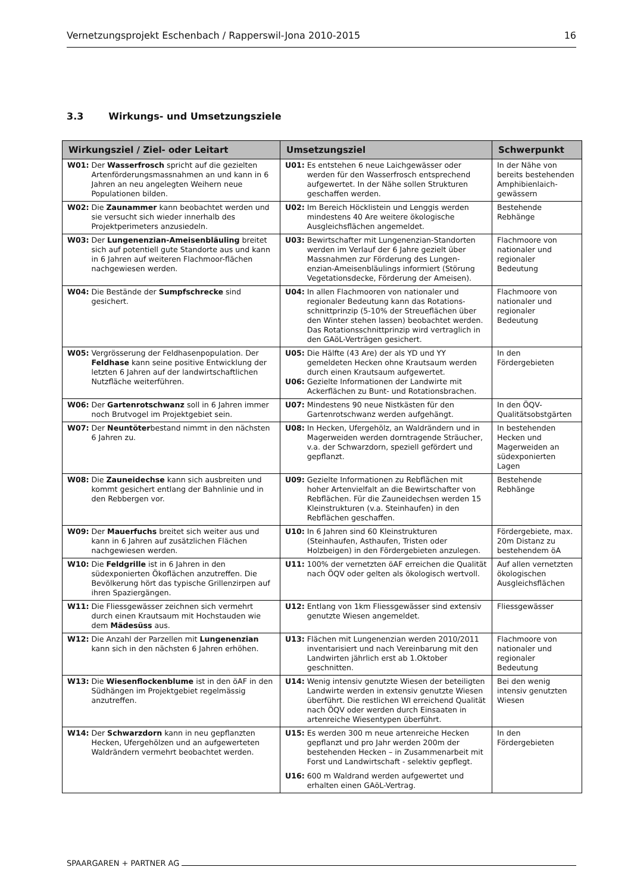Vernetzungsprojekt Eschenbach / Rapperswil-Jona 2010-2015 16
3.3 Wirkungs- und Umsetzungsziele
| Wirkungsziel / Ziel- oder Leitart | Umsetzungsziel | Schwerpunkt |
| --- | --- | --- |
| W01: Der Wasserfrosch spricht auf die gezielten Artenförderungsmassnahmen an und kann in 6 Jahren an neu angelegten Weihern neue Populationen bilden. | U01: Es entstehen 6 neue Laichgewässer oder werden für den Wasserfrosch entsprechend aufgewertet. In der Nähe sollen Strukturen geschaffen werden. | In der Nähe von bereits bestehenden Amphibienlaich-gewässern |
| W02: Die Zaunammer kann beobachtet werden und sie versucht sich wieder innerhalb des Projektperimeters anzusiedeln. | U02: Im Bereich Höcklistein und Lenggis werden mindestens 40 Are weitere ökologische Ausgleichsflächen angemeldet. | Bestehende Rebhänge |
| W03: Der Lungenenzian-Ameisenbläuling breitet sich auf potentiell gute Standorte aus und kann in 6 Jahren auf weiteren Flachmoor-flächen nachgewiesen werden. | U03: Bewirtschafter mit Lungenenzian-Standorten werden im Verlauf der 6 Jahre gezielt über Massnahmen zur Förderung des Lungen-enzian-Ameisenbläulings informiert (Störung Vegetationsdecke, Förderung der Ameisen). | Flachmoore von nationaler und regionaler Bedeutung |
| W04: Die Bestände der Sumpfschrecke sind gesichert. | U04: In allen Flachmooren von nationaler und regionaler Bedeutung kann das Rotations-schnittprinzip (5-10% der Streueflächen über den Winter stehen lassen) beobachtet werden. Das Rotationsschnittprinzip wird vertraglich in den GAöL-Verträgen gesichert. | Flachmoore von nationaler und regionaler Bedeutung |
| W05: Vergrösserung der Feldhasenpopulation. Der Feldhase kann seine positive Entwicklung der letzten 6 Jahren auf der landwirtschaftlichen Nutzfläche weiterführen. | U05: Die Hälfte (43 Are) der als YD und YY gemeldeten Hecken ohne Krautsaum werden durch einen Krautsaum aufgewertet. U06: Gezielte Informationen der Landwirte mit Ackerflächen zu Bunt- und Rotationsbrachen. | In den Fördergebieten |
| W06: Der Gartenrotschwanz soll in 6 Jahren immer noch Brutvogel im Projektgebiet sein. | U07: Mindestens 90 neue Nistkästen für den Gartenrotschwanz werden aufgehängt. | In den ÖQV-Qualitätsobstgärten |
| W07: Der Neuntöter bestand nimmt in den nächsten 6 Jahren zu. | U08: In Hecken, Ufergehölz, an Waldrändern und in Magerweiden werden dorntragende Sträucher, v.a. der Schwarzdorn, speziell gefördert und gepflanzt. | In bestehenden Hecken und Magerweiden an südexponierten Lagen |
| W08: Die Zauneidechse kann sich ausbreiten und kommt gesichert entlang der Bahnlinie und in den Rebbergen vor. | U09: Gezielte Informationen zu Rebflächen mit hoher Artenvielfalt an die Bewirtschafter von Rebflächen. Für die Zauneidechsen werden 15 Kleinstrukturen (v.a. Steinhaufen) in den Rebflächen geschaffen. | Bestehende Rebhänge |
| W09: Der Mauerfuchs breitet sich weiter aus und kann in 6 Jahren auf zusätzlichen Flächen nachgewiesen werden. | U10: In 6 Jahren sind 60 Kleinstrukturen (Steinhaufen, Asthaufen, Tristen oder Holzbeigen) in den Fördergebieten anzulegen. | Fördergebiete, max. 20m Distanz zu bestehendem öA |
| W10: Die Feldgrille ist in 6 Jahren in den südexponierten Ökoflächen anzutreffen. Die Bevölkerung hört das typische Grillenzirpen auf ihren Spaziergängen. | U11: 100% der vernetzten öAF erreichen die Qualität nach ÖQV oder gelten als ökologisch wertvoll. | Auf allen vernetzten ökologischen Ausgleichsflächen |
| W11: Die Fliessgewässer zeichnen sich vermehrt durch einen Krautsaum mit Hochstauden wie dem Mädesüss aus. | U12: Entlang von 1km Fliessgewässer sind extensiv genutzte Wiesen angemeldet. | Fliessgewässer |
| W12: Die Anzahl der Parzellen mit Lungenenzian kann sich in den nächsten 6 Jahren erhöhen. | U13: Flächen mit Lungenenzian werden 2010/2011 inventarisiert und nach Vereinbarung mit den Landwirten jährlich erst ab 1.Oktober geschnitten. | Flachmoore von nationaler und regionaler Bedeutung |
| W13: Die Wiesenflockenblume ist in den öAF in den Südhängen im Projektgebiet regelmässig anzutreffen. | U14: Wenig intensiv genutzte Wiesen der beteiligten Landwirte werden in extensiv genutzte Wiesen überführt. Die restlichen WI erreichend Qualität nach ÖQV oder werden durch Einsaaten in artenreiche Wiesentypen überführt. | Bei den wenig intensiv genutzten Wiesen |
| W14: Der Schwarzdorn kann in neu gepflanzten Hecken, Ufergehölzen und an aufgewerteten Waldrändern vermehrt beobachtet werden. | U15: Es werden 300 m neue artenreiche Hecken gepflanzt und pro Jahr werden 200m der bestehenden Hecken – in Zusammenarbeit mit Forst und Landwirtschaft - selektiv gepflegt. U16: 600 m Waldrand werden aufgewertet und erhalten einen GAöL-Vertrag. | In den Fördergebieten |
SPAARGAREN + PARTNER AG